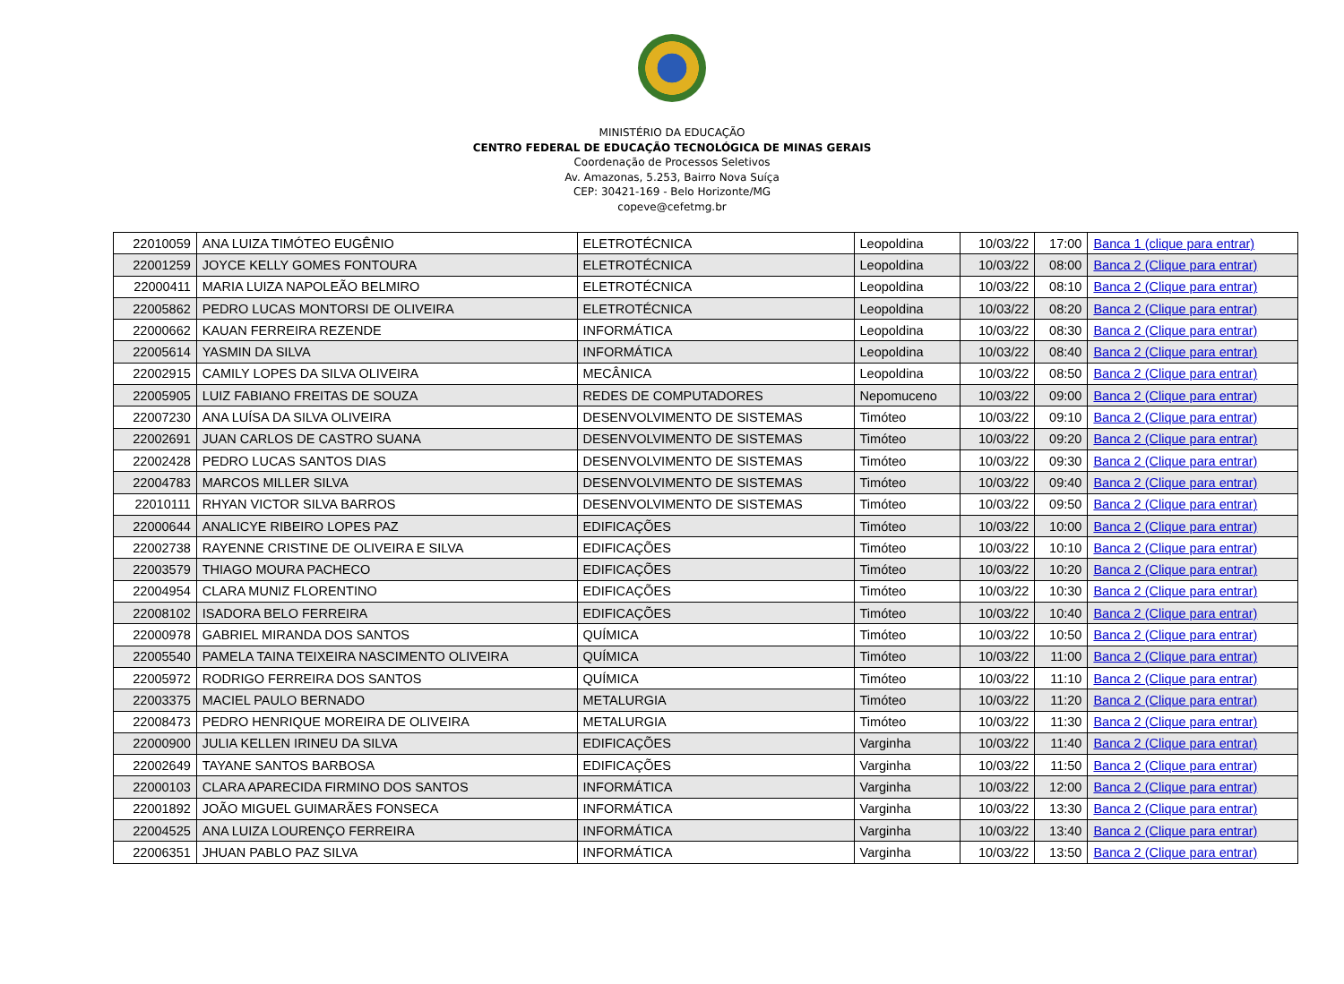MINISTÉRIO DA EDUCAÇÃO
CENTRO FEDERAL DE EDUCAÇÃO TECNOLÓGICA DE MINAS GERAIS
Coordenação de Processos Seletivos
Av. Amazonas, 5.253, Bairro Nova Suíça
CEP: 30421-169 - Belo Horizonte/MG
copeve@cefetmg.br
| 22010059 | ANA LUIZA TIMÓTEO EUGÊNIO | ELETROTÉCNICA | Leopoldina | 10/03/22 | 17:00 | Banca 1 (clique para entrar) |
| 22001259 | JOYCE KELLY GOMES FONTOURA | ELETROTÉCNICA | Leopoldina | 10/03/22 | 08:00 | Banca 2 (Clique para entrar) |
| 22000411 | MARIA LUIZA NAPOLEÃO BELMIRO | ELETROTÉCNICA | Leopoldina | 10/03/22 | 08:10 | Banca 2 (Clique para entrar) |
| 22005862 | PEDRO LUCAS MONTORSI DE OLIVEIRA | ELETROTÉCNICA | Leopoldina | 10/03/22 | 08:20 | Banca 2 (Clique para entrar) |
| 22000662 | KAUAN FERREIRA REZENDE | INFORMÁTICA | Leopoldina | 10/03/22 | 08:30 | Banca 2 (Clique para entrar) |
| 22005614 | YASMIN DA SILVA | INFORMÁTICA | Leopoldina | 10/03/22 | 08:40 | Banca 2 (Clique para entrar) |
| 22002915 | CAMILY LOPES DA SILVA OLIVEIRA | MECÂNICA | Leopoldina | 10/03/22 | 08:50 | Banca 2 (Clique para entrar) |
| 22005905 | LUIZ FABIANO FREITAS DE SOUZA | REDES DE COMPUTADORES | Nepomuceno | 10/03/22 | 09:00 | Banca 2 (Clique para entrar) |
| 22007230 | ANA LUÍSA DA SILVA OLIVEIRA | DESENVOLVIMENTO DE SISTEMAS | Timóteo | 10/03/22 | 09:10 | Banca 2 (Clique para entrar) |
| 22002691 | JUAN CARLOS DE CASTRO SUANA | DESENVOLVIMENTO DE SISTEMAS | Timóteo | 10/03/22 | 09:20 | Banca 2 (Clique para entrar) |
| 22002428 | PEDRO LUCAS SANTOS DIAS | DESENVOLVIMENTO DE SISTEMAS | Timóteo | 10/03/22 | 09:30 | Banca 2 (Clique para entrar) |
| 22004783 | MARCOS MILLER SILVA | DESENVOLVIMENTO DE SISTEMAS | Timóteo | 10/03/22 | 09:40 | Banca 2 (Clique para entrar) |
| 22010111 | RHYAN VICTOR SILVA BARROS | DESENVOLVIMENTO DE SISTEMAS | Timóteo | 10/03/22 | 09:50 | Banca 2 (Clique para entrar) |
| 22000644 | ANALICYE RIBEIRO LOPES PAZ | EDIFICAÇÕES | Timóteo | 10/03/22 | 10:00 | Banca 2 (Clique para entrar) |
| 22002738 | RAYENNE CRISTINE DE OLIVEIRA E SILVA | EDIFICAÇÕES | Timóteo | 10/03/22 | 10:10 | Banca 2 (Clique para entrar) |
| 22003579 | THIAGO MOURA PACHECO | EDIFICAÇÕES | Timóteo | 10/03/22 | 10:20 | Banca 2 (Clique para entrar) |
| 22004954 | CLARA MUNIZ FLORENTINO | EDIFICAÇÕES | Timóteo | 10/03/22 | 10:30 | Banca 2 (Clique para entrar) |
| 22008102 | ISADORA BELO FERREIRA | EDIFICAÇÕES | Timóteo | 10/03/22 | 10:40 | Banca 2 (Clique para entrar) |
| 22000978 | GABRIEL MIRANDA DOS SANTOS | QUÍMICA | Timóteo | 10/03/22 | 10:50 | Banca 2 (Clique para entrar) |
| 22005540 | PAMELA TAINA TEIXEIRA NASCIMENTO OLIVEIRA | QUÍMICA | Timóteo | 10/03/22 | 11:00 | Banca 2 (Clique para entrar) |
| 22005972 | RODRIGO FERREIRA DOS SANTOS | QUÍMICA | Timóteo | 10/03/22 | 11:10 | Banca 2 (Clique para entrar) |
| 22003375 | MACIEL PAULO BERNADO | METALURGIA | Timóteo | 10/03/22 | 11:20 | Banca 2 (Clique para entrar) |
| 22008473 | PEDRO HENRIQUE MOREIRA DE OLIVEIRA | METALURGIA | Timóteo | 10/03/22 | 11:30 | Banca 2 (Clique para entrar) |
| 22000900 | JULIA KELLEN IRINEU DA SILVA | EDIFICAÇÕES | Varginha | 10/03/22 | 11:40 | Banca 2 (Clique para entrar) |
| 22002649 | TAYANE SANTOS BARBOSA | EDIFICAÇÕES | Varginha | 10/03/22 | 11:50 | Banca 2 (Clique para entrar) |
| 22000103 | CLARA APARECIDA FIRMINO DOS SANTOS | INFORMÁTICA | Varginha | 10/03/22 | 12:00 | Banca 2 (Clique para entrar) |
| 22001892 | JOÃO MIGUEL GUIMARÃES FONSECA | INFORMÁTICA | Varginha | 10/03/22 | 13:30 | Banca 2 (Clique para entrar) |
| 22004525 | ANA LUIZA LOURENÇO FERREIRA | INFORMÁTICA | Varginha | 10/03/22 | 13:40 | Banca 2 (Clique para entrar) |
| 22006351 | JHUAN PABLO PAZ SILVA | INFORMÁTICA | Varginha | 10/03/22 | 13:50 | Banca 2 (Clique para entrar) |